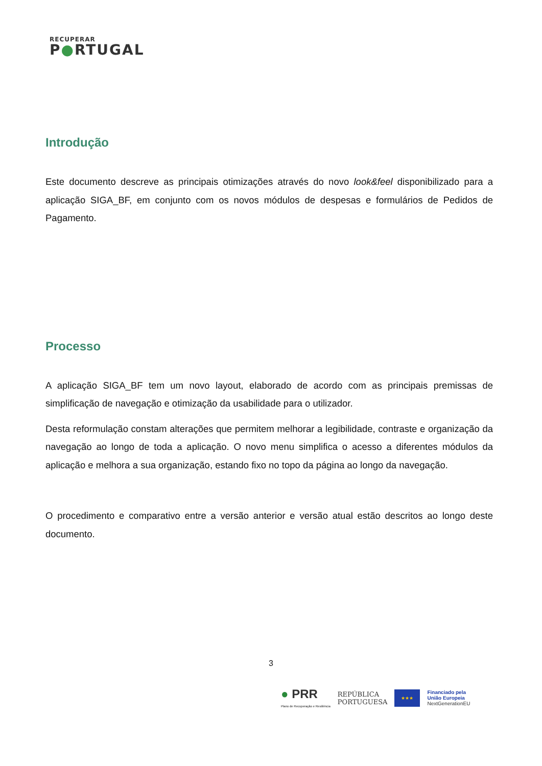RECUPERAR
P●RTUGAL
Introdução
Este documento descreve as principais otimizações através do novo look&feel disponibilizado para a aplicação SIGA_BF, em conjunto com os novos módulos de despesas e formulários de Pedidos de Pagamento.
Processo
A aplicação SIGA_BF tem um novo layout, elaborado de acordo com as principais premissas de simplificação de navegação e otimização da usabilidade para o utilizador.
Desta reformulação constam alterações que permitem melhorar a legibilidade, contraste e organização da navegação ao longo de toda a aplicação. O novo menu simplifica o acesso a diferentes módulos da aplicação e melhora a sua organização, estando fixo no topo da página ao longo da navegação.
O procedimento e comparativo entre a versão anterior e versão atual estão descritos ao longo deste documento.
3
● PRR
Plano de Recuperação e Resiliência
REPÚBLICA
PORTUGUESA
★★★
Financiado pela
União Europeia
NextGenerationEU